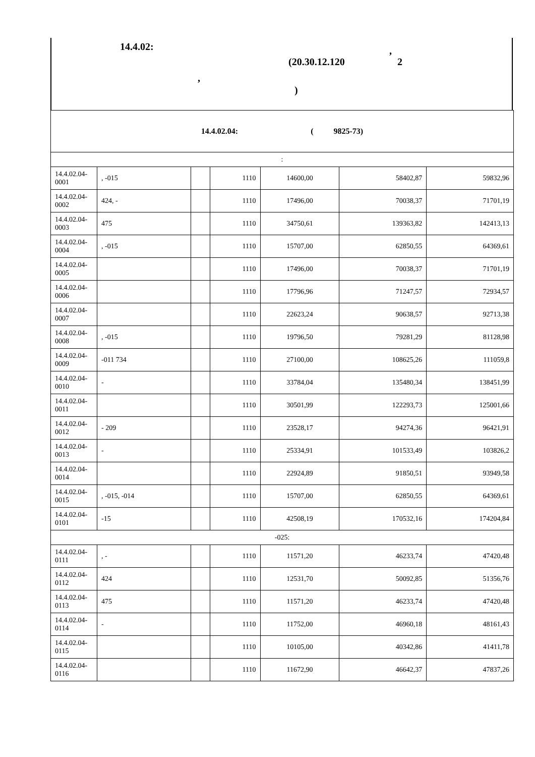14.4.02: ,
(20.30.12.120 2
,
)
| 14.4.02.04: ( 9825-73) | | | | | | |
| : | | | | | | |
| 14.4.02.04-0001 | , -015 | | 1110 | 14600,00 | 58402,87 | 59832,96 |
| 14.4.02.04-0002 | 424, - | | 1110 | 17496,00 | 70038,37 | 71701,19 |
| 14.4.02.04-0003 | 475 | | 1110 | 34750,61 | 139363,82 | 142413,13 |
| 14.4.02.04-0004 | , -015 | | 1110 | 15707,00 | 62850,55 | 64369,61 |
| 14.4.02.04-0005 | | | 1110 | 17496,00 | 70038,37 | 71701,19 |
| 14.4.02.04-0006 | | | 1110 | 17796,96 | 71247,57 | 72934,57 |
| 14.4.02.04-0007 | | | 1110 | 22623,24 | 90638,57 | 92713,38 |
| 14.4.02.04-0008 | , -015 | | 1110 | 19796,50 | 79281,29 | 81128,98 |
| 14.4.02.04-0009 | -011 734 | | 1110 | 27100,00 | 108625,26 | 111059,8 |
| 14.4.02.04-0010 | - | | 1110 | 33784,04 | 135480,34 | 138451,99 |
| 14.4.02.04-0011 | | | 1110 | 30501,99 | 122293,73 | 125001,66 |
| 14.4.02.04-0012 | - 209 | | 1110 | 23528,17 | 94274,36 | 96421,91 |
| 14.4.02.04-0013 | - | | 1110 | 25334,91 | 101533,49 | 103826,2 |
| 14.4.02.04-0014 | | | 1110 | 22924,89 | 91850,51 | 93949,58 |
| 14.4.02.04-0015 | , -015, -014 | | 1110 | 15707,00 | 62850,55 | 64369,61 |
| 14.4.02.04-0101 | -15 | | 1110 | 42508,19 | 170532,16 | 174204,84 |
| -025: | | | | | | |
| 14.4.02.04-0111 | , - | | 1110 | 11571,20 | 46233,74 | 47420,48 |
| 14.4.02.04-0112 | 424 | | 1110 | 12531,70 | 50092,85 | 51356,76 |
| 14.4.02.04-0113 | 475 | | 1110 | 11571,20 | 46233,74 | 47420,48 |
| 14.4.02.04-0114 | - | | 1110 | 11752,00 | 46960,18 | 48161,43 |
| 14.4.02.04-0115 | | | 1110 | 10105,00 | 40342,86 | 41411,78 |
| 14.4.02.04-0116 | | | 1110 | 11672,90 | 46642,37 | 47837,26 |